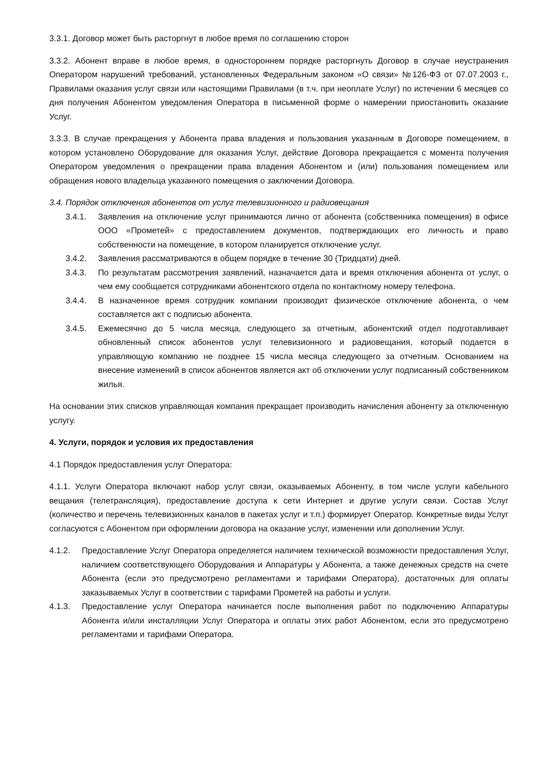3.3.1. Договор может быть расторгнут в любое время по соглашению сторон
3.3.2. Абонент вправе в любое время, в одностороннем порядке расторгнуть Договор в случае неустранения Оператором нарушений требований, установленных Федеральным законом «О связи» №126-ФЗ от 07.07.2003 г., Правилами оказания услуг связи или настоящими Правилами (в т.ч. при неоплате Услуг) по истечении 6 месяцев со дня получения Абонентом уведомления Оператора в письменной форме о намерении приостановить оказание Услуг.
3.3.3. В случае прекращения у Абонента права владения и пользования указанным в Договоре помещением, в котором установлено Оборудование для оказания Услуг, действие Договора прекращается с момента получения Оператором уведомления о прекращении права владения Абонентом и (или) пользования помещением или обращения нового владельца указанного помещения о заключении Договора.
3.4. Порядок отключения абонентов от услуг телевизионного и радиовещания
3.4.1. Заявления на отключение услуг принимаются лично от абонента (собственника помещения) в офисе ООО «Прометей» с предоставлением документов, подтверждающих его личность и право собственности на помещение, в котором планируется отключение услуг.
3.4.2. Заявления рассматриваются в общем порядке в течение 30 (Тридцати) дней.
3.4.3. По результатам рассмотрения заявлений, назначается дата и время отключения абонента от услуг, о чем ему сообщается сотрудниками абонентского отдела по контактному номеру телефона.
3.4.4. В назначенное время сотрудник компании производит физическое отключение абонента, о чем составляется акт с подписью абонента.
3.4.5. Ежемесячно до 5 числа месяца, следующего за отчетным, абонентский отдел подготавливает обновленный список абонентов услуг телевизионного и радиовещания, который подается в управляющую компанию не позднее 15 числа месяца следующего за отчетным. Основанием на внесение изменений в список абонентов является акт об отключении услуг подписанный собственником жилья.
На основании этих списков управляющая компания прекращает производить начисления абоненту за отключенную услугу.
4. Услуги, порядок и условия их предоставления
4.1 Порядок предоставления услуг Оператора:
4.1.1. Услуги Оператора включают набор услуг связи, оказываемых Абоненту, в том числе услуги кабельного вещания (телетрансляция), предоставление доступа к сети Интернет и другие услуги связи. Состав Услуг (количество и перечень телевизионных каналов в пакетах услуг и т.п.) формирует Оператор. Конкретные виды Услуг согласуются с Абонентом при оформлении договора на оказание услуг, изменении или дополнении Услуг.
4.1.2. Предоставление Услуг Оператора определяется наличием технической возможности предоставления Услуг, наличием соответствующего Оборудования и Аппаратуры у Абонента, а также денежных средств на счете Абонента (если это предусмотрено регламентами и тарифами Оператора), достаточных для оплаты заказываемых Услуг в соответствии с тарифами Прометей на работы и услуги.
4.1.3. Предоставление услуг Оператора начинается после выполнения работ по подключению Аппаратуры Абонента и/или инсталляции Услуг Оператора и оплаты этих работ Абонентом, если это предусмотрено регламентами и тарифами Оператора.